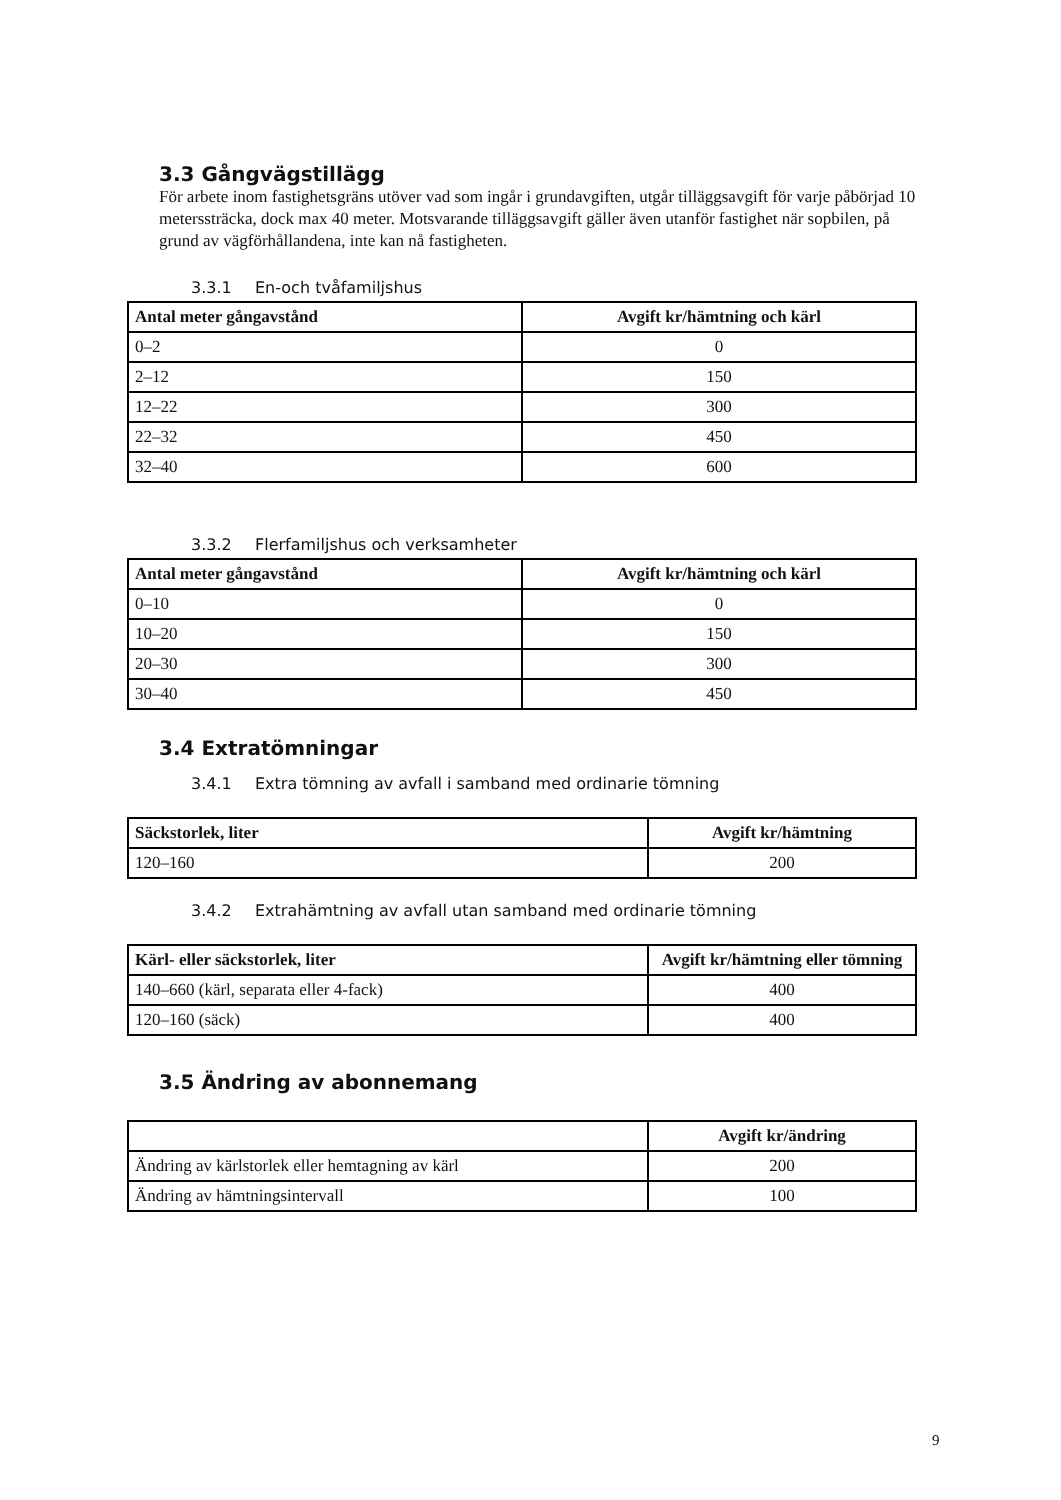3.3 Gångvägstillägg
För arbete inom fastighetsgräns utöver vad som ingår i grundavgiften, utgår tilläggsavgift för varje påbörjad 10 meterssträcka, dock max 40 meter. Motsvarande tilläggsavgift gäller även utanför fastighet när sopbilen, på grund av vägförhållandena, inte kan nå fastigheten.
3.3.1 En-och tvåfamiljshus
| Antal meter gångavstånd | Avgift kr/hämtning och kärl |
| --- | --- |
| 0–2 | 0 |
| 2–12 | 150 |
| 12–22 | 300 |
| 22–32 | 450 |
| 32–40 | 600 |
3.3.2 Flerfamiljshus och verksamheter
| Antal meter gångavstånd | Avgift kr/hämtning och kärl |
| --- | --- |
| 0–10 | 0 |
| 10–20 | 150 |
| 20–30 | 300 |
| 30–40 | 450 |
3.4 Extratömningar
3.4.1 Extra tömning av avfall i samband med ordinarie tömning
| Säckstorlek, liter | Avgift kr/hämtning |
| --- | --- |
| 120–160 | 200 |
3.4.2 Extrahämtning av avfall utan samband med ordinarie tömning
| Kärl- eller säckstorlek, liter | Avgift kr/hämtning eller tömning |
| --- | --- |
| 140–660 (kärl, separata eller 4-fack) | 400 |
| 120–160 (säck) | 400 |
3.5 Ändring av abonnemang
| | Avgift kr/ändring |
| --- | --- |
| Ändring av kärlstorlek eller hemtagning av kärl | 200 |
| Ändring av hämtningsintervall | 100 |
9